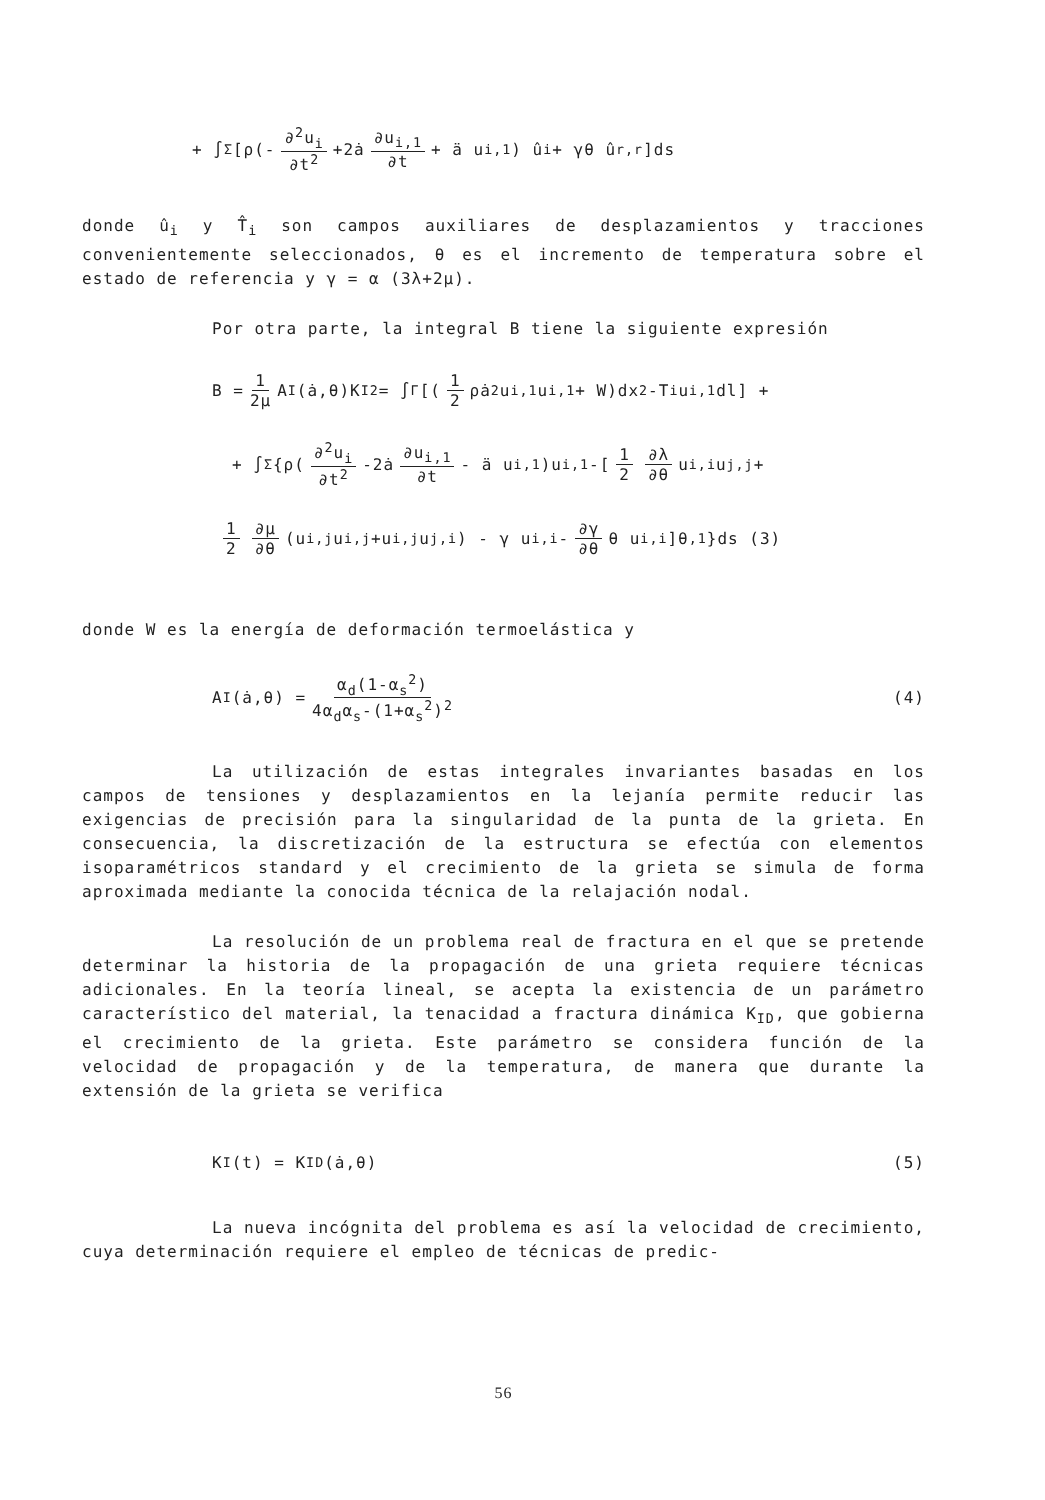+ ∫<sub>Σ</sub> [ρ(- ∂<sup>2</sup>u<sub>i</sub> ∂t<sup>2</sup> +2ȧ ∂u<sub>i,1</sub> ∂t + ä u<sub>i,1</sub>) û<sub>i</sub> + γθ û<sub>r,r</sub>]ds
donde û<sub>i</sub> y T̂<sub>i</sub> son campos auxiliares de desplazamientos y tracciones convenientemente seleccionados, θ es el incremento de temperatura sobre el estado de referencia y γ = α (3λ+2μ).
Por otra parte, la integral B tiene la siguiente expresión
B = 1 2μ A<sub>I</sub>(ȧ,θ)K<sub>I</sub><sup>2</sup> = ∫<sub>Γ</sub>[(1 2 ρȧ<sup>2</sup>u<sub>i,1</sub> u<sub>i,1</sub> + W)dx<sub>2</sub>-T<sub>i</sub>u<sub>i,1</sub>dl] +
+ ∫<sub>Σ</sub> {ρ( ∂<sup>2</sup>u<sub>i</sub> ∂t<sup>2</sup> -2ȧ ∂u<sub>i,1</sub> ∂t - ä u<sub>i,1</sub>)u<sub>i,1</sub>-[1 2 ∂λ ∂θ u<sub>i,i</sub> u<sub>j,j</sub> +
1 2 ∂μ ∂θ (u<sub>i,j</sub> u<sub>i,j</sub>+u<sub>i,j</sub> u<sub>j,i</sub>) - γ u<sub>i,i</sub> - ∂γ ∂θ θ u<sub>i,i</sub>]θ<sub>,1</sub>}ds (3)
donde W es la energía de deformación termoelástica y
A<sub>I</sub> (ȧ,θ) = α<sub>d</sub>(1-α<sub>s</sub><sup>2</sup>) 4α<sub>d</sub>α<sub>s</sub>-(1+α<sub>s</sub><sup>2</sup>)<sup>2</sup> (4)
La utilización de estas integrales invariantes basadas en los campos de tensiones y desplazamientos en la lejanía permite reducir las exigencias de precisión para la singularidad de la punta de la grieta. En consecuencia, la discretización de la estructura se efectúa con elementos isoparamétricos standard y el crecimiento de la grieta se simula de forma aproximada mediante la conocida técnica de la relajación nodal.
La resolución de un problema real de fractura en el que se pretende determinar la historia de la propagación de una grieta requiere técnicas adicionales. En la teoría lineal, se acepta la existencia de un parámetro característico del material, la tenacidad a fractura dinámica K<sub>ID</sub>, que gobierna el crecimiento de la grieta. Este parámetro se considera función de la velocidad de propagación y de la temperatura, de manera que durante la extensión de la grieta se verifica
K<sub>I</sub>(t) = K<sub>ID</sub> (ȧ,θ) (5)
La nueva incógnita del problema es así la velocidad de crecimiento, cuya determinación requiere el empleo de técnicas de predic-
56